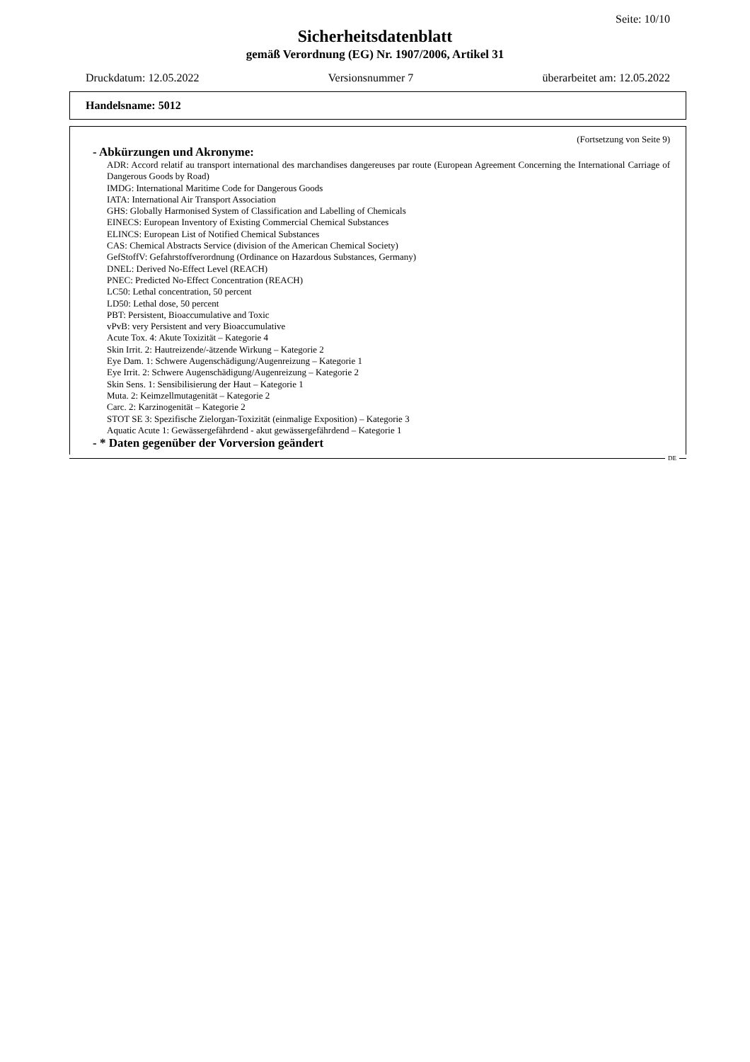Seite: 10/10
Sicherheitsdatenblatt
gemäß Verordnung (EG) Nr. 1907/2006, Artikel 31
Druckdatum: 12.05.2022 Versionsnummer 7 überarbeitet am: 12.05.2022
Handelsname: 5012
(Fortsetzung von Seite 9)
- Abkürzungen und Akronyme:
ADR: Accord relatif au transport international des marchandises dangereuses par route (European Agreement Concerning the International Carriage of Dangerous Goods by Road)
IMDG: International Maritime Code for Dangerous Goods
IATA: International Air Transport Association
GHS: Globally Harmonised System of Classification and Labelling of Chemicals
EINECS: European Inventory of Existing Commercial Chemical Substances
ELINCS: European List of Notified Chemical Substances
CAS: Chemical Abstracts Service (division of the American Chemical Society)
GefStoffV: Gefahrstoffverordnung (Ordinance on Hazardous Substances, Germany)
DNEL: Derived No-Effect Level (REACH)
PNEC: Predicted No-Effect Concentration (REACH)
LC50: Lethal concentration, 50 percent
LD50: Lethal dose, 50 percent
PBT: Persistent, Bioaccumulative and Toxic
vPvB: very Persistent and very Bioaccumulative
Acute Tox. 4: Akute Toxizität – Kategorie 4
Skin Irrit. 2: Hautreizende/-ätzende Wirkung – Kategorie 2
Eye Dam. 1: Schwere Augenschädigung/Augenreizung – Kategorie 1
Eye Irrit. 2: Schwere Augenschädigung/Augenreizung – Kategorie 2
Skin Sens. 1: Sensibilisierung der Haut – Kategorie 1
Muta. 2: Keimzellmutagenität – Kategorie 2
Carc. 2: Karzinogenität – Kategorie 2
STOT SE 3: Spezifische Zielorgan-Toxizität (einmalige Exposition) – Kategorie 3
Aquatic Acute 1: Gewässergefährdend - akut gewässergefährdend – Kategorie 1
- * Daten gegenüber der Vorversion geändert
DE